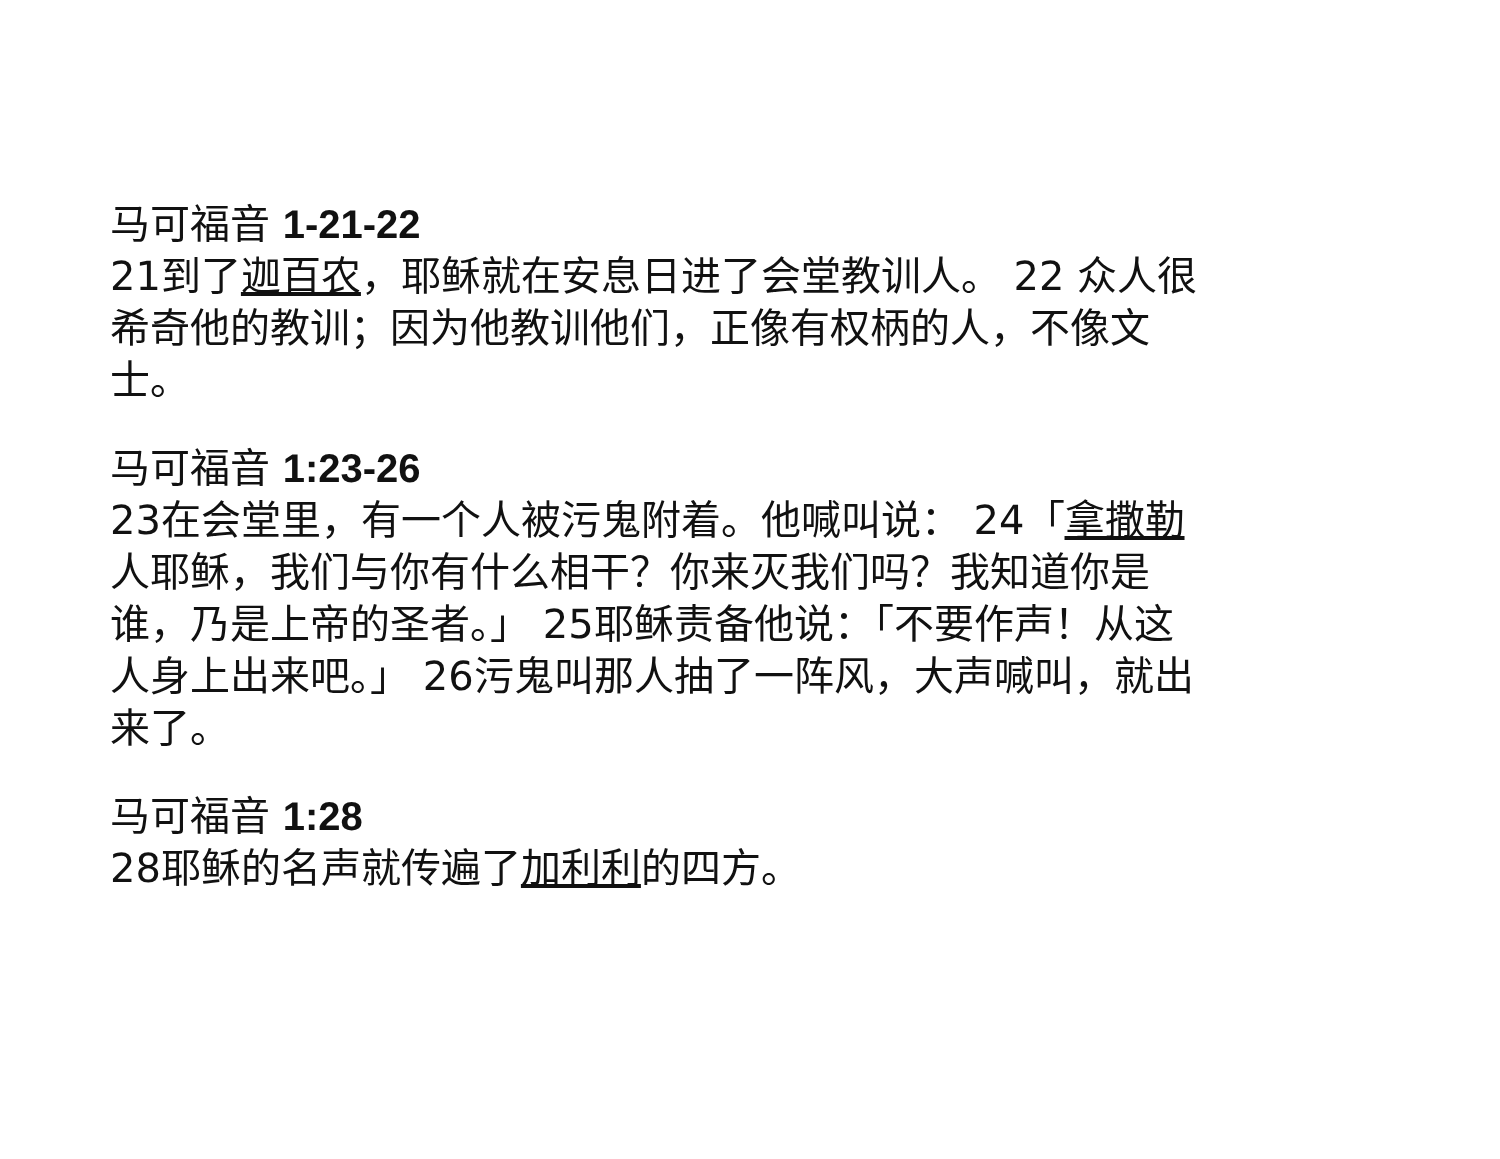马可福音 1-21-22
21到了迦百农，耶稣就在安息日进了会堂教训人。 22 众人很希奇他的教训；因为他教训他们，正像有权柄的人，不像文士。
马可福音 1:23-26
23在会堂里，有一个人被污鬼附着。他喊叫说： 24「拿撒勒人耶稣，我们与你有什么相干？你来灭我们吗？我知道你是谁，乃是上帝的圣者。」 25耶稣责备他说：「不要作声！从这人身上出来吧。」 26污鬼叫那人抽了一阵风，大声喊叫，就出来了。
马可福音 1:28
28耶稣的名声就传遍了加利利的四方。